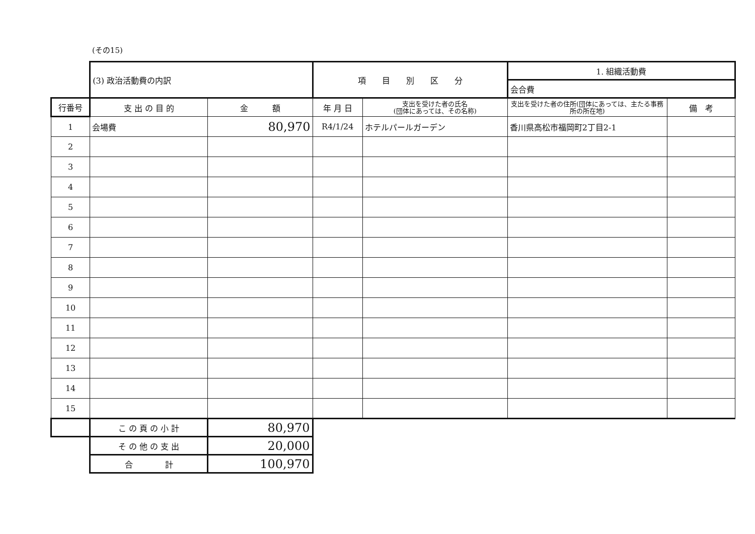(その15)
| | (3) 政治活動費の内訳 | | 項 目 別 区 分 | | 1. 組織活動費 | |
| | | | | | 会合費 | |
| 行番号 | 支 出 の 目 的 | 金 額 | 年 月 日 | 支出を受けた者の氏名 (団体にあっては、その名称) | 支出を受けた者の住所(団体にあっては、主たる事務所の所在地) | 備 考 |
| 1 | 会場費 | 80,970 | R4/1/24 | ホテルパールガーデン | 香川県高松市福岡町2丁目2-1 | |
| 2 | | | | | | |
| 3 | | | | | | |
| 4 | | | | | | |
| 5 | | | | | | |
| 6 | | | | | | |
| 7 | | | | | | |
| 8 | | | | | | |
| 9 | | | | | | |
| 10 | | | | | | |
| 11 | | | | | | |
| 12 | | | | | | |
| 13 | | | | | | |
| 14 | | | | | | |
| 15 | | | | | | |
| | こ の 頁 の 小 計 | 80,970 | | | | |
| | そ の 他 の 支 出 | 20,000 | | | | |
| | 合 計 | 100,970 | | | | |